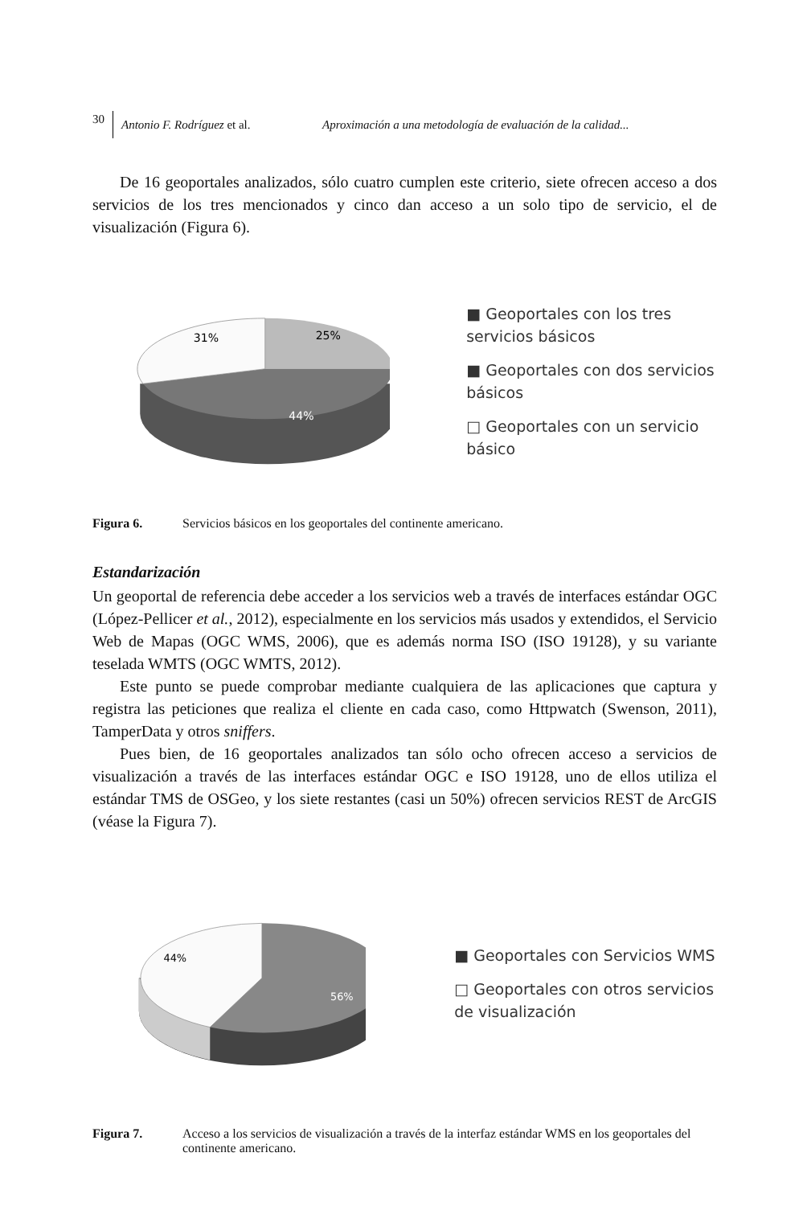30 Antonio F. Rodríguez et al. Aproximación a una metodología de evaluación de la calidad...
De 16 geoportales analizados, sólo cuatro cumplen este criterio, siete ofrecen acceso a dos servicios de los tres mencionados y cinco dan acceso a un solo tipo de servicio, el de visualización (Figura 6).
31%
25%
44%
■ Geoportales con los tres servicios básicos
■ Geoportales con dos servicios básicos
□ Geoportales con un servicio básico
Figura 6. Servicios básicos en los geoportales del continente americano.
Estandarización
Un geoportal de referencia debe acceder a los servicios web a través de interfaces estándar OGC (López-Pellicer et al., 2012), especialmente en los servicios más usados y extendidos, el Servicio Web de Mapas (OGC WMS, 2006), que es además norma ISO (ISO 19128), y su variante teselada WMTS (OGC WMTS, 2012).
Este punto se puede comprobar mediante cualquiera de las aplicaciones que captura y registra las peticiones que realiza el cliente en cada caso, como Httpwatch (Swenson, 2011), TamperData y otros sniffers.
Pues bien, de 16 geoportales analizados tan sólo ocho ofrecen acceso a servicios de visualización a través de las interfaces estándar OGC e ISO 19128, uno de ellos utiliza el estándar TMS de OSGeo, y los siete restantes (casi un 50%) ofrecen servicios REST de ArcGIS (véase la Figura 7).
44%
56%
■ Geoportales con Servicios WMS
□ Geoportales con otros servicios de visualización
Figura 7. Acceso a los servicios de visualización a través de la interfaz estándar WMS en los geoportales del continente americano.